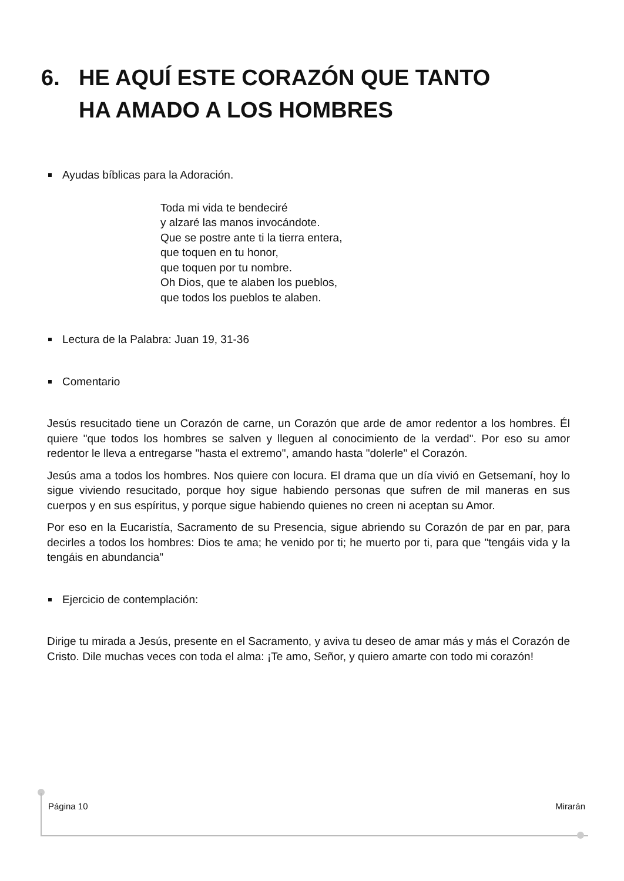6. HE AQUÍ ESTE CORAZÓN QUE TANTO
HA AMADO A LOS HOMBRES
Ayudas bíblicas para la Adoración.
Toda mi vida te bendeciré
y alzaré las manos invocándote.
Que se postre ante ti la tierra entera,
que toquen en tu honor,
que toquen por tu nombre.
Oh Dios, que te alaben los pueblos,
que todos los pueblos te alaben.
Lectura de la Palabra: Juan 19, 31-36
Comentario
Jesús resucitado tiene un Corazón de carne, un Corazón que arde de amor redentor a los hombres. Él quiere "que todos los hombres se salven y lleguen al conocimiento de la verdad". Por eso su amor redentor le lleva a entregarse "hasta el extremo", amando hasta "dolerle" el Corazón.
Jesús ama a todos los hombres. Nos quiere con locura. El drama que un día vivió en Getsemaní, hoy lo sigue viviendo resucitado, porque hoy sigue habiendo personas que sufren de mil maneras en sus cuerpos y en sus espíritus, y porque sigue habiendo quienes no creen ni aceptan su Amor.
Por eso en la Eucaristía, Sacramento de su Presencia, sigue abriendo su Corazón de par en par, para decirles a todos los hombres: Dios te ama; he venido por ti; he muerto por ti, para que "tengáis vida y la tengáis en abundancia"
Ejercicio de contemplación:
Dirige tu mirada a Jesús, presente en el Sacramento, y aviva tu deseo de amar más y más el Corazón de Cristo. Dile muchas veces con toda el alma: ¡Te amo, Señor, y quiero amarte con todo mi corazón!
Página 10 Mirarán